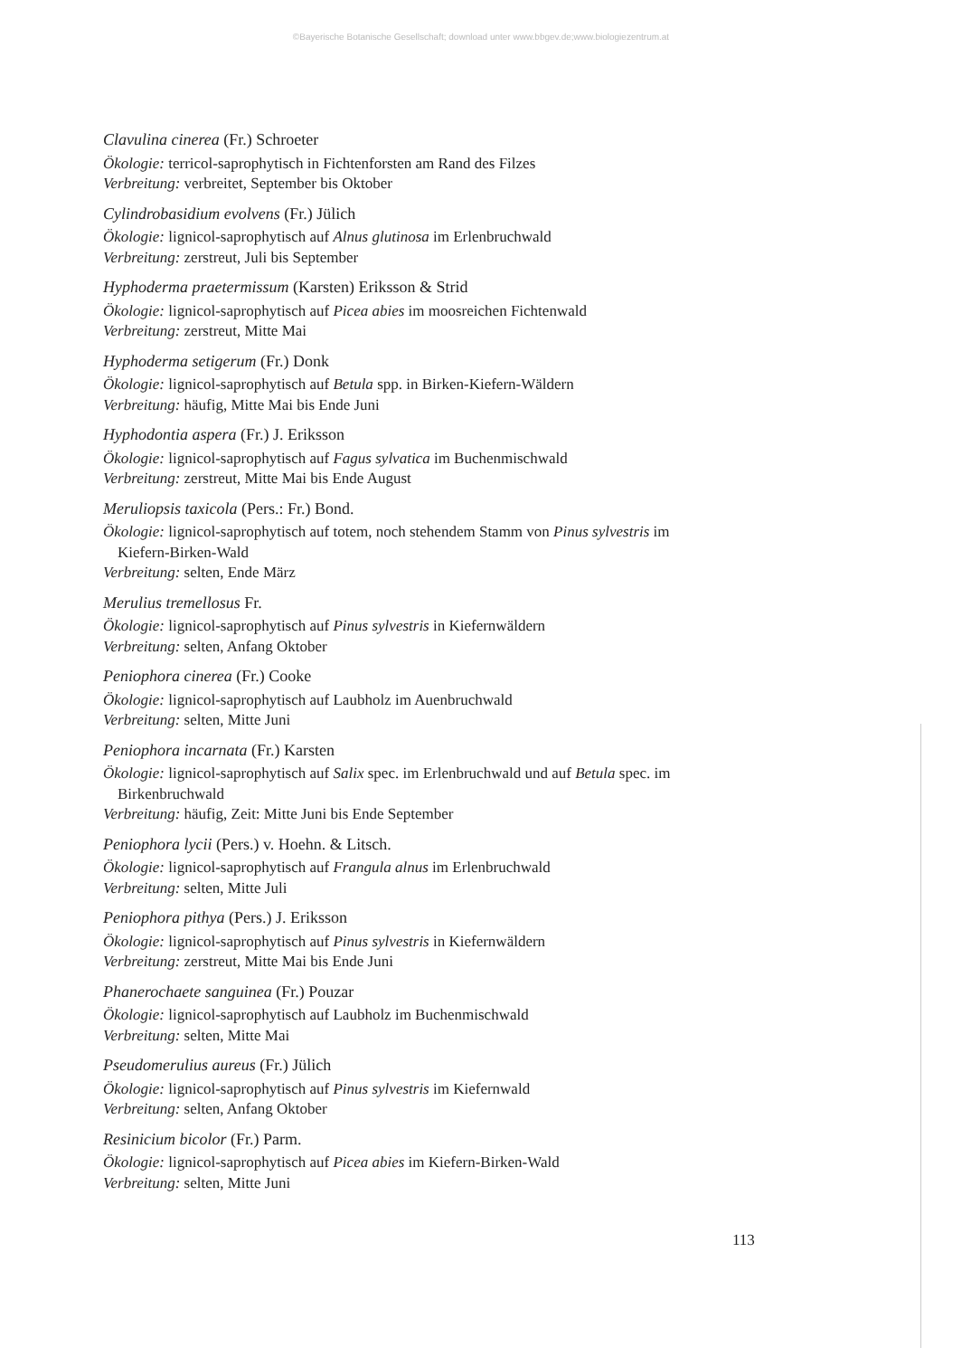©Bayerische Botanische Gesellschaft; download unter www.bbgev.de;www.biologiezentrum.at
Clavulina cinerea (Fr.) Schroeter
Ökologie: terricol-saprophytisch in Fichtenforsten am Rand des Filzes
Verbreitung: verbreitet, September bis Oktober
Cylindrobasidium evolvens (Fr.) Jülich
Ökologie: lignicol-saprophytisch auf Alnus glutinosa im Erlenbruchwald
Verbreitung: zerstreut, Juli bis September
Hyphoderma praetermissum (Karsten) Eriksson & Strid
Ökologie: lignicol-saprophytisch auf Picea abies im moosreichen Fichtenwald
Verbreitung: zerstreut, Mitte Mai
Hyphoderma setigerum (Fr.) Donk
Ökologie: lignicol-saprophytisch auf Betula spp. in Birken-Kiefern-Wäldern
Verbreitung: häufig, Mitte Mai bis Ende Juni
Hyphodontia aspera (Fr.) J. Eriksson
Ökologie: lignicol-saprophytisch auf Fagus sylvatica im Buchenmischwald
Verbreitung: zerstreut, Mitte Mai bis Ende August
Meruliopsis taxicola (Pers.: Fr.) Bond.
Ökologie: lignicol-saprophytisch auf totem, noch stehendem Stamm von Pinus sylvestris im
Kiefern-Birken-Wald
Verbreitung: selten, Ende März
Merulius tremellosus Fr.
Ökologie: lignicol-saprophytisch auf Pinus sylvestris in Kiefernwäldern
Verbreitung: selten, Anfang Oktober
Peniophora cinerea (Fr.) Cooke
Ökologie: lignicol-saprophytisch auf Laubholz im Auenbruchwald
Verbreitung: selten, Mitte Juni
Peniophora incarnata (Fr.) Karsten
Ökologie: lignicol-saprophytisch auf Salix spec. im Erlenbruchwald und auf Betula spec. im
Birkenbruchwald
Verbreitung: häufig, Zeit: Mitte Juni bis Ende September
Peniophora lycii (Pers.) v. Hoehn. & Litsch.
Ökologie: lignicol-saprophytisch auf Frangula alnus im Erlenbruchwald
Verbreitung: selten, Mitte Juli
Peniophora pithya (Pers.) J. Eriksson
Ökologie: lignicol-saprophytisch auf Pinus sylvestris in Kiefernwäldern
Verbreitung: zerstreut, Mitte Mai bis Ende Juni
Phanerochaete sanguinea (Fr.) Pouzar
Ökologie: lignicol-saprophytisch auf Laubholz im Buchenmischwald
Verbreitung: selten, Mitte Mai
Pseudomerulius aureus (Fr.) Jülich
Ökologie: lignicol-saprophytisch auf Pinus sylvestris im Kiefernwald
Verbreitung: selten, Anfang Oktober
Resinicium bicolor (Fr.) Parm.
Ökologie: lignicol-saprophytisch auf Picea abies im Kiefern-Birken-Wald
Verbreitung: selten, Mitte Juni
113